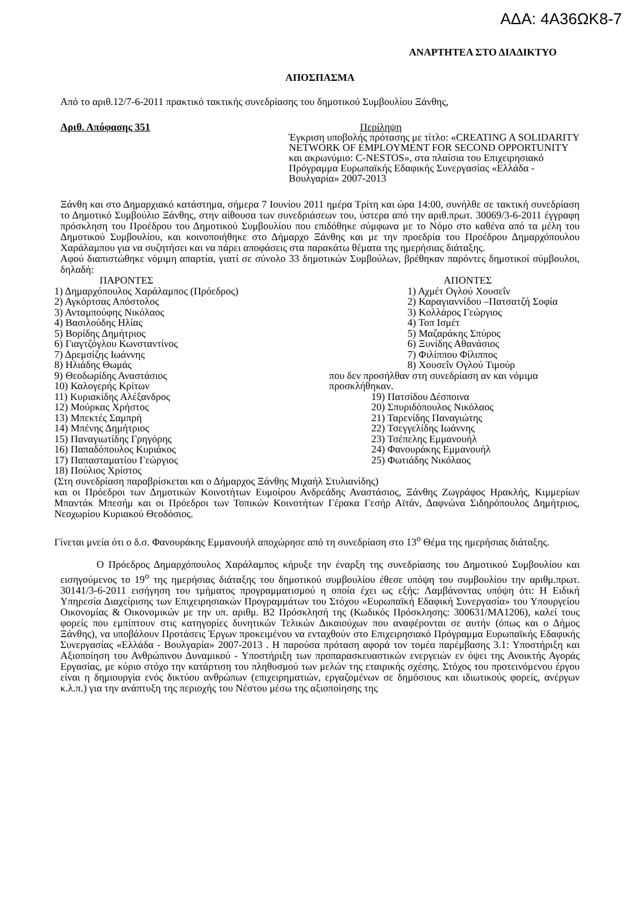ΑΔΑ: 4Α36ΩΚ8-7
ΑΝΑΡΤΗΤΕΑ ΣΤΟ ΔΙΑΔΙΚΤΥΟ
ΑΠΟΣΠΑΣΜΑ
Από το αριθ.12/7-6-2011 πρακτικό τακτικής συνεδρίασης του δημοτικού Συμβουλίου Ξάνθης,
Αριθ. Απόφασης 351
Περίληψη
Έγκριση υποβολής πρότασης με τίτλο: «CREATING A SOLIDARITY NETWORK OF EMPLOYMENT FOR SECOND OPPORTUNITY και ακρωνύμιο: C-NESTOS», στα πλαίσια του Επιχειρησιακό Πρόγραμμα Ευρωπαϊκής Εδαφικής Συνεργασίας «Ελλάδα - Βουλγαρία» 2007-2013
Ξάνθη και στο Δημαρχιακό κατάστημα, σήμερα 7 Ιουνίου 2011 ημέρα Τρίτη και ώρα 14:00, συνήλθε σε τακτική συνεδρίαση το Δημοτικό Συμβούλιο Ξάνθης, στην αίθουσα των συνεδριάσεων του, ύστερα από την αριθ.πρωτ. 30069/3-6-2011 έγγραφη πρόσκληση του Προέδρου του Δημοτικού Συμβουλίου που επιδόθηκε σύμφωνα με το Νόμο στο καθένα από τα μέλη του Δημοτικού Συμβουλίου, και κοινοποιήθηκε στο Δήμαρχο Ξάνθης και με την προεδρία του Προέδρου Δημαρχόπουλου Χαράλαμπου για να συζητήσει και να πάρει αποφάσεις στα παρακάτω θέματα της ημερήσιας διάταξης.
Αφού διαπιστώθηκε νόμιμη απαρτία, γιατί σε σύνολο 33 δημοτικών Συμβούλων, βρέθηκαν παρόντες δημοτικοί σύμβουλοι, δηλαδή:
| ΠΑΡΟΝΤΕΣ | ΑΠΟΝΤΕΣ |
| 1) Δημαρχόπουλος Χαράλαμπος (Πρόεδρος) | 1) Αχμέτ Ογλού Χουσεΐν |
| 2) Αγκόρτσας Απόστολος | 2) Καραγιαννίδου –Πατσατζή Σοφία |
| 3) Ανταμπούφης Νικόλαος | 3) Κολλάρος Γεώργιος |
| 4) Βασιλούδης Ηλίας | 4) Τοπ Ισμέτ |
| 5) Βορίδης Δημήτριος | 5) Μαζαράκης Σπύρος |
| 6) Γιαγτζόγλου Κωνσταντίνος | 6) Ξυνίδης Αθανάσιος |
| 7) Δρεμσίζης Ιωάννης | 7) Φιλίππου Φίλιππος |
| 8) Ηλιάδης Θωμάς | 8) Χουσεΐν Ογλού Τιμούρ |
| 9) Θεοδωρίδης Αναστάσιος | που δεν προσήλθαν στη συνεδρίαση αν και νόμιμα προσκλήθηκαν. |
| 10) Καλογερής Κρίτων | |
| 11) Κυριακίδης Αλέξανδρος | 19) Πατσίδου Δέσποινα |
| 12) Μούρκας Χρήστος | 20) Σπυριδόπουλος Νικόλαος |
| 13) Μπεκτές Σαμπρή | 21) Ταρενίδης Παναγιώτης |
| 14) Μπένης Δημήτριος | 22) Τσεγγελίδης Ιωάννης |
| 15) Παναγιωτίδης Γρηγόρης | 23) Τσέπελης Εμμανουήλ |
| 16) Παπαδόπουλος Κυριάκος | 24) Φανουράκης Εμμανουήλ |
| 17) Παπασταματίου Γεώργιος | 25) Φωτιάδης Νικόλαος |
| 18) Πούλιος Χρίστος | |
(Στη συνεδρίαση παραβρίσκεται και ο Δήμαρχος Ξάνθης Μιχαήλ Στυλιανίδης)
και οι Πρόεδροι των Δημοτικών Κοινοτήτων Ευμοίρου Ανδρεάδης Αναστάσιος, Ξάνθης Ζωγράφος Ηρακλής, Κιμμερίων Μπαντάκ Μπεσήμ και οι Πρόεδροι των Τοπικών Κοινοτήτων Γέρακα Γεσήρ Αϊτάν, Δαφνώνα Σιδηρόπουλος Δημήτριος, Νεοχωρίου Κυριακού Θεοδόσιος.
Γίνεται μνεία ότι ο δ.σ. Φανουράκης Εμμανουήλ αποχώρησε από τη συνεδρίαση στο 13<sup>ο</sup> Θέμα της ημερήσιας διάταξης.
Ο Πρόεδρος Δημαρχόπουλος Χαράλαμπος κήρυξε την έναρξη της συνεδρίασης του Δημοτικού Συμβουλίου και εισηγούμενος το 19<sup>ο</sup> της ημερήσιας διάταξης του δημοτικού συμβουλίου έθεσε υπόψη του συμβουλίου την αριθμ.πρωτ. 30141/3-6-2011 εισήγηση του τμήματος προγραμματισμού η οποία έχει ως εξής: Λαμβάνοντας υπόψη ότι: Η Ειδική Υπηρεσία Διαχείρισης των Επιχειρησιακών Προγραμμάτων του Στόχου «Ευρωπαϊκή Εδαφική Συνεργασία» του Υπουργείου Οικονομίας & Οικονομικών με την υπ. αριθμ. Β2 Πρόσκλησή της (Κωδικός Πρόσκλησης: 300631/ΜΑ1206), καλεί τους φορείς που εμπίπτουν στις κατηγορίες δυνητικών Τελικών Δικαιούχων που αναφέρονται σε αυτήν (όπως και ο Δήμος Ξάνθης), να υποβάλουν Προτάσεις Έργων προκειμένου να ενταχθούν στο Επιχειρησιακό Πρόγραμμα Ευρωπαϊκής Εδαφικής Συνεργασίας «Ελλάδα - Βουλγαρία» 2007-2013 . Η παρούσα πρόταση αφορά τον τομέα παρέμβασης 3.1: Υποστήριξη και Αξιοποίηση του Ανθρώπινου Δυναμικού - Υποστήριξη των προπαρασκευαστικών ενεργειών εν όψει της Ανοικτής Αγοράς Εργασίας, με κύριο στόχο την κατάρτιση του πληθυσμού των μελών της εταιρικής σχέσης. Στόχος του προτεινόμενου έργου είναι η δημιουργία ενός δικτύου ανθρώπων (επιχειρηματιών, εργαζομένων σε δημόσιους και ιδιωτικούς φορείς, ανέργων κ.λ.π.) για την ανάπτυξη της περιοχής του Νέστου μέσω της αξιοποίησης της